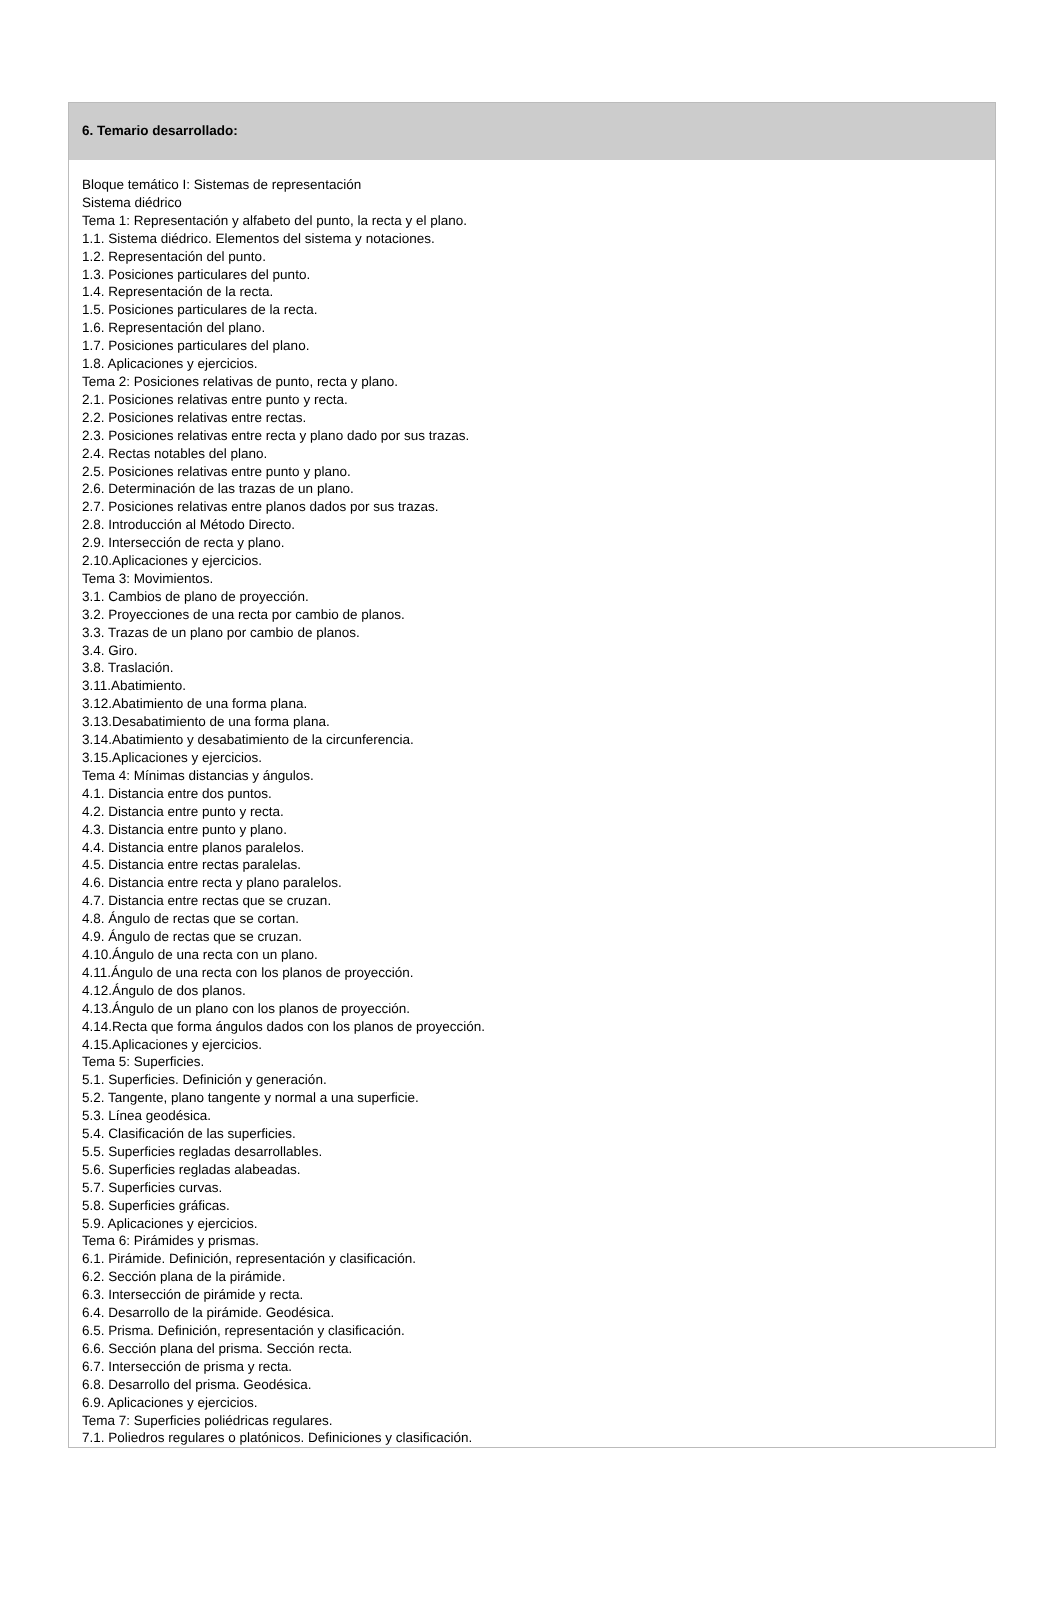6. Temario desarrollado:
Bloque temático I: Sistemas de representación
Sistema diédrico
Tema 1: Representación y alfabeto del punto, la recta y el plano.
1.1. Sistema diédrico. Elementos del sistema y notaciones.
1.2. Representación del punto.
1.3. Posiciones particulares del punto.
1.4. Representación de la recta.
1.5. Posiciones particulares de la recta.
1.6. Representación del plano.
1.7. Posiciones particulares del plano.
1.8. Aplicaciones y ejercicios.
Tema 2: Posiciones relativas de punto, recta y plano.
2.1. Posiciones relativas entre punto y recta.
2.2. Posiciones relativas entre rectas.
2.3. Posiciones relativas entre recta y plano dado por sus trazas.
2.4. Rectas notables del plano.
2.5. Posiciones relativas entre punto y plano.
2.6. Determinación de las trazas de un plano.
2.7. Posiciones relativas entre planos dados por sus trazas.
2.8. Introducción al Método Directo.
2.9. Intersección de recta y plano.
2.10.Aplicaciones y ejercicios.
Tema 3: Movimientos.
3.1. Cambios de plano de proyección.
3.2. Proyecciones de una recta por cambio de planos.
3.3. Trazas de un plano por cambio de planos.
3.4. Giro.
3.8. Traslación.
3.11.Abatimiento.
3.12.Abatimiento de una forma plana.
3.13.Desabatimiento de una forma plana.
3.14.Abatimiento y desabatimiento de la circunferencia.
3.15.Aplicaciones y ejercicios.
Tema 4: Mínimas distancias y ángulos.
4.1. Distancia entre dos puntos.
4.2. Distancia entre punto y recta.
4.3. Distancia entre punto y plano.
4.4. Distancia entre planos paralelos.
4.5. Distancia entre rectas paralelas.
4.6. Distancia entre recta y plano paralelos.
4.7. Distancia entre rectas que se cruzan.
4.8. Ángulo de rectas que se cortan.
4.9. Ángulo de rectas que se cruzan.
4.10.Ángulo de una recta con un plano.
4.11.Ángulo de una recta con los planos de proyección.
4.12.Ángulo de dos planos.
4.13.Ángulo de un plano con los planos de proyección.
4.14.Recta que forma ángulos dados con los planos de proyección.
4.15.Aplicaciones y ejercicios.
Tema 5: Superficies.
5.1. Superficies. Definición y generación.
5.2. Tangente, plano tangente y normal a una superficie.
5.3. Línea geodésica.
5.4. Clasificación de las superficies.
5.5. Superficies regladas desarrollables.
5.6. Superficies regladas alabeadas.
5.7. Superficies curvas.
5.8. Superficies gráficas.
5.9. Aplicaciones y ejercicios.
Tema 6: Pirámides y prismas.
6.1. Pirámide. Definición, representación y clasificación.
6.2. Sección plana de la pirámide.
6.3. Intersección de pirámide y recta.
6.4. Desarrollo de la pirámide. Geodésica.
6.5. Prisma. Definición, representación y clasificación.
6.6. Sección plana del prisma. Sección recta.
6.7. Intersección de prisma y recta.
6.8. Desarrollo del prisma. Geodésica.
6.9. Aplicaciones y ejercicios.
Tema 7: Superficies poliédricas regulares.
7.1. Poliedros regulares o platónicos. Definiciones y clasificación.